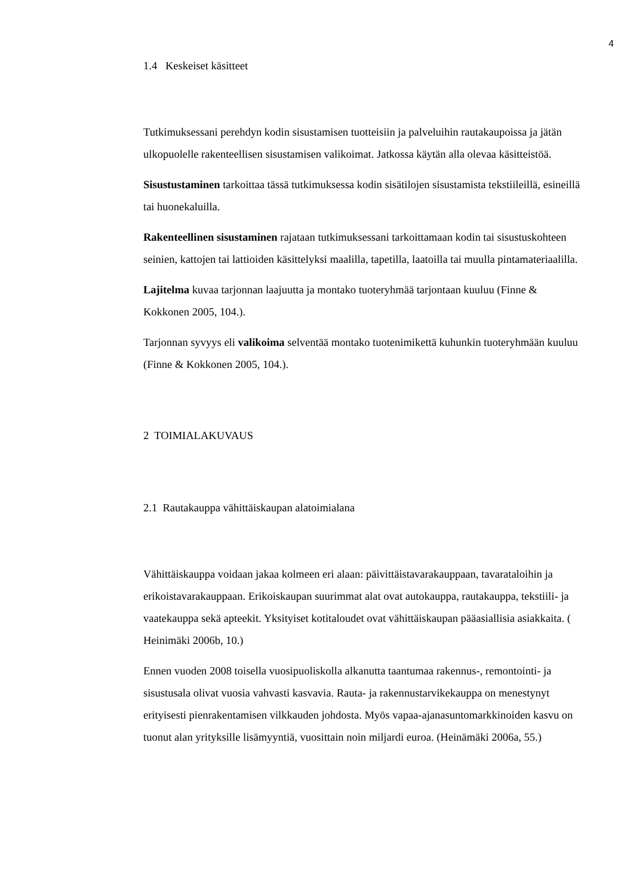4
1.4 Keskeiset käsitteet
Tutkimuksessani perehdyn kodin sisustamisen tuotteisiin ja palveluihin rautakaupoissa ja jätän ulkopuolelle rakenteellisen sisustamisen valikoimat. Jatkossa käytän alla olevaa käsitteistöä.
Sisustustaminen tarkoittaa tässä tutkimuksessa kodin sisätilojen sisustamista tekstiileillä, esineillä tai huonekaluilla.
Rakenteellinen sisustaminen rajataan tutkimuksessani tarkoittamaan kodin tai sisustuskohteen seinien, kattojen tai lattioiden käsittelyksi maalilla, tapetilla, laatoilla tai muulla pintamateriaalilla.
Lajitelma kuvaa tarjonnan laajuutta ja montako tuoteryhmää tarjontaan kuuluu (Finne & Kokkonen 2005, 104.).
Tarjonnan syvyys eli valikoima selventää montako tuotenimikettä kuhunkin tuoteryhmään kuuluu (Finne & Kokkonen 2005, 104.).
2 TOIMIALAKUVAUS
2.1 Rautakauppa vähittäiskaupan alatoimialana
Vähittäiskauppa voidaan jakaa kolmeen eri alaan: päivittäistavarakauppaan, tavaratalo­ihin ja erikoistavarakauppaan. Erikoiskaupan suurimmat alat ovat autokauppa, rautakauppa, tekstiili- ja vaatekauppa sekä apteekit. Yksityiset kotitaloudet ovat vähittäiskaupan pääasiallisia asiakkaita. ( Heinimäki 2006b, 10.)
Ennen vuoden 2008 toisella vuosipuoliskolla alkanutta taantumaa rakennus-, remontointi- ja sisustusala olivat vuosia vahvasti kasvavia. Rauta- ja rakennustarvikekauppa on menestynyt erityisesti pienrakentamisen vilkkauden johdosta. Myös vapaa-ajanasuntomarkkinoiden kasvu on tuonut alan yrityksille lisämyyntiä, vuosittain noin miljardi euroa. (Heinämäki 2006a, 55.)